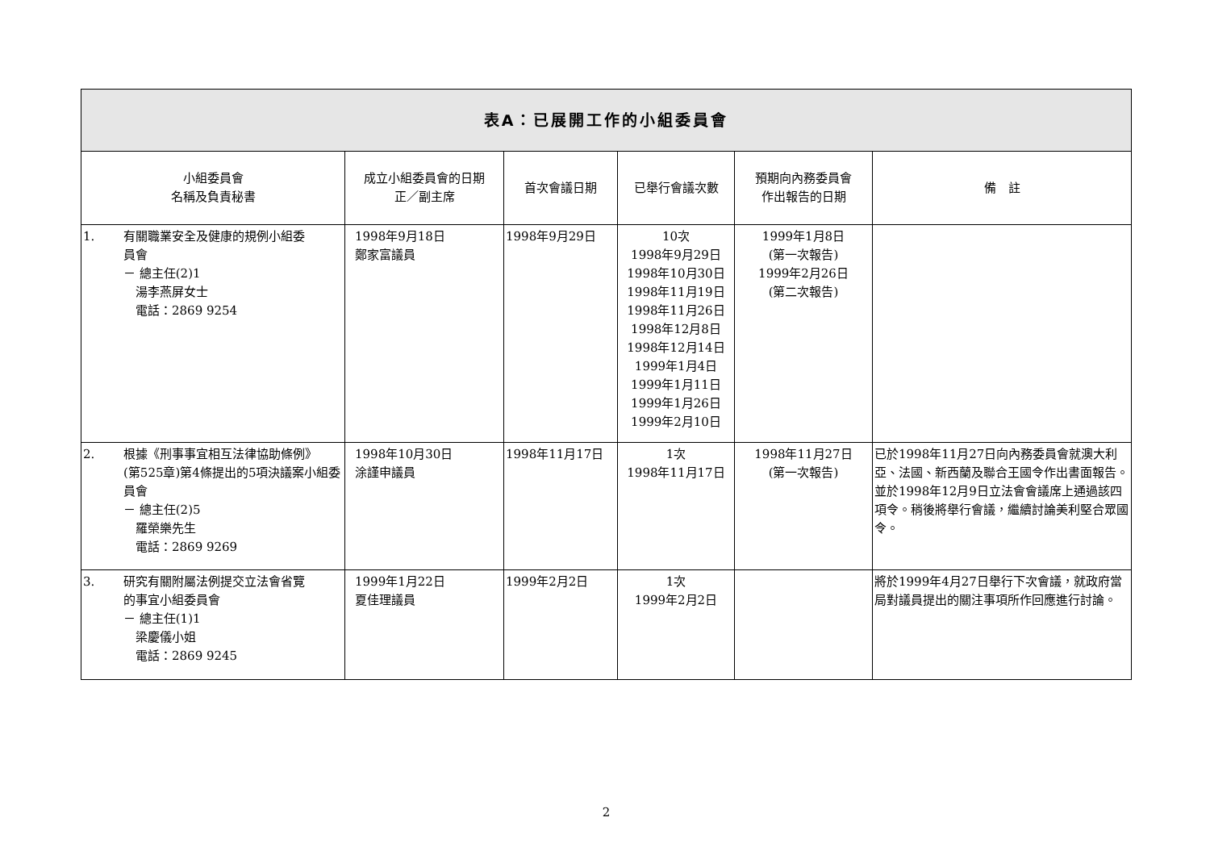| 表A：已展開工作的小組委員會 | | | | | |
| 小組委員會 名稱及負責秘書 | 成立小組委員會的日期 正／副主席 | 首次會議日期 | 已舉行會議次數 | 預期向內務委員會 作出報告的日期 | 備 註 |
| 1. 有關職業安全及健康的規例小組委 員會 － 總主任(2)1 湯李燕屏女士 電話：2869 9254 | 1998年9月18日 鄭家富議員 | 1998年9月29日 | 10次 1998年9月29日 1998年10月30日 1998年11月19日 1998年11月26日 1998年12月8日 1998年12月14日 1999年1月4日 1999年1月11日 1999年1月26日 1999年2月10日 | 1999年1月8日 (第一次報告) 1999年2月26日 (第二次報告) | |
| 2. 根據《刑事事宜相互法律協助條例》 (第525章)第4條提出的5項決議案小組委員會 － 總主任(2)5 羅榮樂先生 電話：2869 9269 | 1998年10月30日 涂謹申議員 | 1998年11月17日 | 1次 1998年11月17日 | 1998年11月27日 (第一次報告) | 已於1998年11月27日向內務委員會就澳大利亞、法國、新西蘭及聯合王國令作出書面報告。並於1998年12月9日立法會會議席上通過該四項令。稍後將舉行會議，繼續討論美利堅合眾國令。 |
| 3. 研究有關附屬法例提交立法會省覽 的事宜小組委員會 － 總主任(1)1 梁慶儀小姐 電話：2869 9245 | 1999年1月22日 夏佳理議員 | 1999年2月2日 | 1次 1999年2月2日 | | 將於1999年4月27日舉行下次會議，就政府當局對議員提出的關注事項所作回應進行討論。 |
2